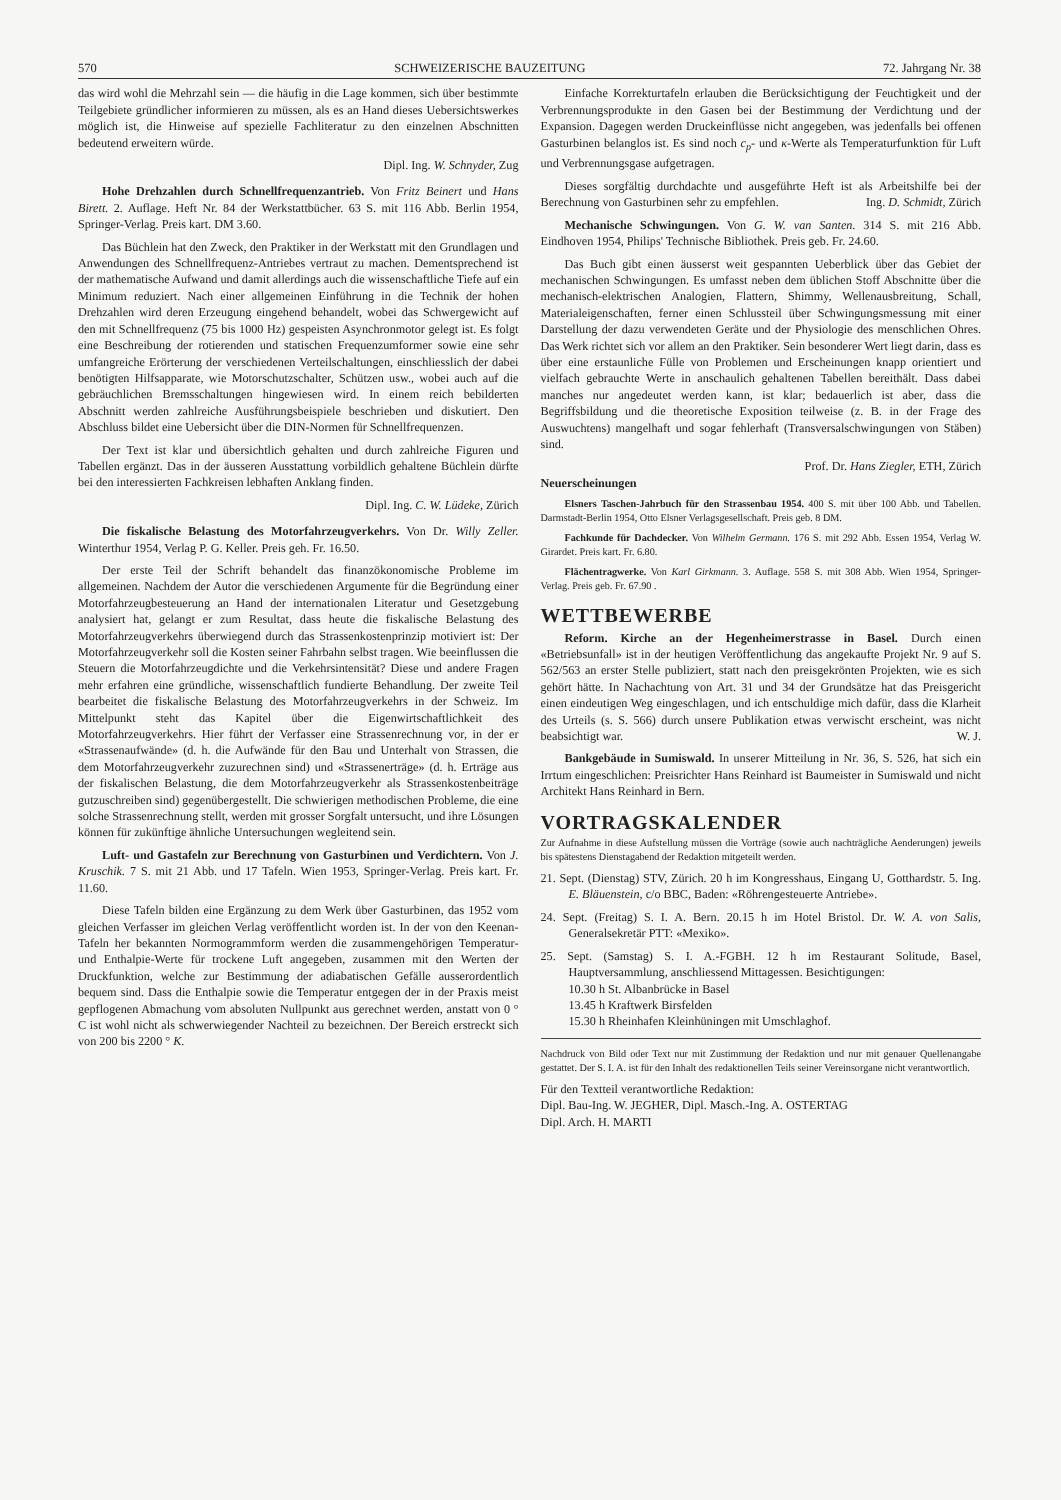570 SCHWEIZERISCHE BAUZEITUNG 72. Jahrgang Nr. 38
das wird wohl die Mehrzahl sein — die häufig in die Lage kommen, sich über bestimmte Teilgebiete gründlicher informieren zu müssen, als es an Hand dieses Uebersichtswerkes möglich ist, die Hinweise auf spezielle Fachliteratur zu den einzelnen Abschnitten bedeutend erweitern würde.
Dipl. Ing. W. Schnyder, Zug
Hohe Drehzahlen durch Schnellfrequenzantrieb. Von Fritz Beinert und Hans Birett. 2. Auflage. Heft Nr. 84 der Werkstattbücher. 63 S. mit 116 Abb. Berlin 1954, Springer-Verlag. Preis kart. DM 3.60.
Das Büchlein hat den Zweck, den Praktiker in der Werkstatt mit den Grundlagen und Anwendungen des Schnellfrequenz-Antriebes vertraut zu machen. Dementsprechend ist der mathematische Aufwand und damit allerdings auch die wissenschaftliche Tiefe auf ein Minimum reduziert. Nach einer allgemeinen Einführung in die Technik der hohen Drehzahlen wird deren Erzeugung eingehend behandelt, wobei das Schwergewicht auf den mit Schnellfrequenz (75 bis 1000 Hz) gespeisten Asynchronmotor gelegt ist. Es folgt eine Beschreibung der rotierenden und statischen Frequenzumformer sowie eine sehr umfangreiche Erörterung der verschiedenen Verteilschaltungen, einschliesslich der dabei benötigten Hilfsapparate, wie Motorschutzschalter, Schützen usw., wobei auch auf die gebräuchlichen Bremsschaltungen hingewiesen wird. In einem reich bebilderten Abschnitt werden zahlreiche Ausführungsbeispiele beschrieben und diskutiert. Den Abschluss bildet eine Uebersicht über die DIN-Normen für Schnellfrequenzen.
Der Text ist klar und übersichtlich gehalten und durch zahlreiche Figuren und Tabellen ergänzt. Das in der äusseren Ausstattung vorbildlich gehaltene Büchlein dürfte bei den interessierten Fachkreisen lebhaften Anklang finden.
Dipl. Ing. C. W. Lüdeke, Zürich
Die fiskalische Belastung des Motorfahrzeugverkehrs. Von Dr. Willy Zeller. Winterthur 1954, Verlag P. G. Keller. Preis geh. Fr. 16.50.
Der erste Teil der Schrift behandelt das finanzökonomische Probleme im allgemeinen. Nachdem der Autor die verschiedenen Argumente für die Begründung einer Motorfahrzeugbesteuerung an Hand der internationalen Literatur und Gesetzgebung analysiert hat, gelangt er zum Resultat, dass heute die fiskalische Belastung des Motorfahrzeugverkehrs überwiegend durch das Strassenkostenprinzip motiviert ist: Der Motorfahrzeugverkehr soll die Kosten seiner Fahrbahn selbst tragen. Wie beeinflussen die Steuern die Motorfahrzeugdichte und die Verkehrsintensität? Diese und andere Fragen mehr erfahren eine gründliche, wissenschaftlich fundierte Behandlung. Der zweite Teil bearbeitet die fiskalische Belastung des Motorfahrzeugverkehrs in der Schweiz. Im Mittelpunkt steht das Kapitel über die Eigenwirtschaftlichkeit des Motorfahrzeugverkehrs. Hier führt der Verfasser eine Strassenrechnung vor, in der er «Strassenaufwände» (d. h. die Aufwände für den Bau und Unterhalt von Strassen, die dem Motorfahrzeugverkehr zuzurechnen sind) und «Strassenerträge» (d. h. Erträge aus der fiskalischen Belastung, die dem Motorfahrzeugverkehr als Strassenkostenbeiträge gutzuschreiben sind) gegenübergestellt. Die schwierigen methodischen Probleme, die eine solche Strassenrechnung stellt, werden mit grosser Sorgfalt untersucht, und ihre Lösungen können für zukünftige ähnliche Untersuchungen wegleitend sein.
Luft- und Gastafeln zur Berechnung von Gasturbinen und Verdichtern. Von J. Kruschik. 7 S. mit 21 Abb. und 17 Tafeln. Wien 1953, Springer-Verlag. Preis kart. Fr. 11.60.
Diese Tafeln bilden eine Ergänzung zu dem Werk über Gasturbinen, das 1952 vom gleichen Verfasser im gleichen Verlag veröffentlicht worden ist. In der von den Keenan-Tafeln her bekannten Normogrammform werden die zusammengehörigen Temperatur- und Enthalpie-Werte für trockene Luft angegeben, zusammen mit den Werten der Druckfunktion, welche zur Bestimmung der adiabatischen Gefälle ausserordentlich bequem sind. Dass die Enthalpie sowie die Temperatur entgegen der in der Praxis meist gepflogenen Abmachung vom absoluten Nullpunkt aus gerechnet werden, anstatt von 0 ° C ist wohl nicht als schwerwiegender Nachteil zu bezeichnen. Der Bereich erstreckt sich von 200 bis 2200 ° K.
Einfache Korrekturtafeln erlauben die Berücksichtigung der Feuchtigkeit und der Verbrennungsprodukte in den Gasen bei der Bestimmung der Verdichtung und der Expansion. Dagegen werden Druckeinflüsse nicht angegeben, was jedenfalls bei offenen Gasturbinen belanglos ist. Es sind noch c<sub>p</sub>- und κ-Werte als Temperaturfunktion für Luft und Verbrennungsgase aufgetragen.
Dieses sorgfältig durchdachte und ausgeführte Heft ist als Arbeitshilfe bei der Berechnung von Gasturbinen sehr zu empfehlen. Ing. D. Schmidt, Zürich
Mechanische Schwingungen. Von G. W. van Santen. 314 S. mit 216 Abb. Eindhoven 1954, Philips' Technische Bibliothek. Preis geb. Fr. 24.60.
Das Buch gibt einen äusserst weit gespannten Ueberblick über das Gebiet der mechanischen Schwingungen. Es umfasst neben dem üblichen Stoff Abschnitte über die mechanisch-elektrischen Analogien, Flattern, Shimmy, Wellenausbreitung, Schall, Materialeigenschaften, ferner einen Schlussteil über Schwingungsmessung mit einer Darstellung der dazu verwendeten Geräte und der Physiologie des menschlichen Ohres. Das Werk richtet sich vor allem an den Praktiker. Sein besonderer Wert liegt darin, dass es über eine erstaunliche Fülle von Problemen und Erscheinungen knapp orientiert und vielfach gebrauchte Werte in anschaulich gehaltenen Tabellen bereithält. Dass dabei manches nur angedeutet werden kann, ist klar; bedauerlich ist aber, dass die Begriffsbildung und die theoretische Exposition teilweise (z. B. in der Frage des Auswuchtens) mangelhaft und sogar fehlerhaft (Transversalschwingungen von Stäben) sind.
Prof. Dr. Hans Ziegler, ETH, Zürich
Neuerscheinungen
Elsners Taschen-Jahrbuch für den Strassenbau 1954. 400 S. mit über 100 Abb. und Tabellen. Darmstadt-Berlin 1954, Otto Elsner Verlagsgesellschaft. Preis geb. 8 DM.
Fachkunde für Dachdecker. Von Wilhelm Germann. 176 S. mit 292 Abb. Essen 1954, Verlag W. Girardet. Preis kart. Fr. 6.80.
Flächentragwerke. Von Karl Girkmann. 3. Auflage. 558 S. mit 308 Abb. Wien 1954, Springer-Verlag. Preis geb. Fr. 67.90 .
WETTBEWERBE
Reform. Kirche an der Hegenheimerstrasse in Basel. Durch einen «Betriebsunfall» ist in der heutigen Veröffentlichung das angekaufte Projekt Nr. 9 auf S. 562/563 an erster Stelle publiziert, statt nach den preisgekrönten Projekten, wie es sich gehört hätte. In Nachachtung von Art. 31 und 34 der Grundsätze hat das Preisgericht einen eindeutigen Weg eingeschlagen, und ich entschuldige mich dafür, dass die Klarheit des Urteils (s. S. 566) durch unsere Publikation etwas verwischt erscheint, was nicht beabsichtigt war. W. J.
Bankgebäude in Sumiswald. In unserer Mitteilung in Nr. 36, S. 526, hat sich ein Irrtum eingeschlichen: Preisrichter Hans Reinhard ist Baumeister in Sumiswald und nicht Architekt Hans Reinhard in Bern.
VORTRAGSKALENDER
Zur Aufnahme in diese Aufstellung müssen die Vorträge (sowie auch nachträgliche Aenderungen) jeweils bis spätestens Dienstagabend der Redaktion mitgeteilt werden.
21. Sept. (Dienstag) STV, Zürich. 20 h im Kongresshaus, Eingang U, Gotthardstr. 5. Ing. E. Bläuenstein, c/o BBC, Baden: «Röhrengesteuerte Antriebe».
24. Sept. (Freitag) S. I. A. Bern. 20.15 h im Hotel Bristol. Dr. W. A. von Salis, Generalsekretär PTT: «Mexiko».
25. Sept. (Samstag) S. I. A.-FGBH. 12 h im Restaurant Solitude, Basel, Hauptversammlung, anschliessend Mittagessen. Besichtigungen:
10.30 h St. Albanbrücke in Basel
13.45 h Kraftwerk Birsfelden
15.30 h Rheinhafen Kleinhüningen mit Umschlaghof.
Nachdruck von Bild oder Text nur mit Zustimmung der Redaktion und nur mit genauer Quellenangabe gestattet. Der S. I. A. ist für den Inhalt des redaktionellen Teils seiner Vereinsorgane nicht verantwortlich.
Für den Textteil verantwortliche Redaktion:
Dipl. Bau-Ing. W. JEGHER, Dipl. Masch.-Ing. A. OSTERTAG
Dipl. Arch. H. MARTI